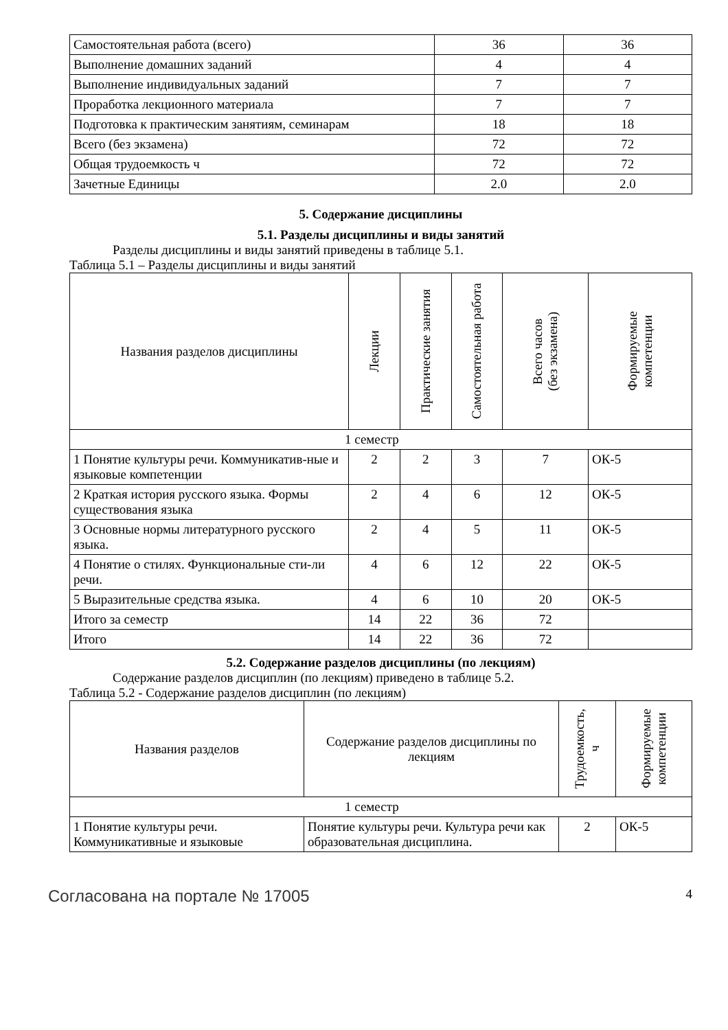| Самостоятельная работа (всего) | 36 | 36 |
| Выполнение домашних заданий | 4 | 4 |
| Выполнение индивидуальных заданий | 7 | 7 |
| Проработка лекционного материала | 7 | 7 |
| Подготовка к практическим занятиям, семинарам | 18 | 18 |
| Всего (без экзамена) | 72 | 72 |
| Общая трудоемкость ч | 72 | 72 |
| Зачетные Единицы | 2.0 | 2.0 |
5. Содержание дисциплины
5.1. Разделы дисциплины и виды занятий
Разделы дисциплины и виды занятий приведены в таблице 5.1.
Таблица 5.1 – Разделы дисциплины и виды занятий
| Названия разделов дисциплины | Лекции | Практические занятия | Самостоятельная работа | Всего часов (без экзамена) | Формируемые компетенции |
| --- | --- | --- | --- | --- | --- |
| 1 семестр | | | | | |
| 1 Понятие культуры речи. Коммуникатив-ные и языковые компетенции | 2 | 2 | 3 | 7 | ОК-5 |
| 2 Краткая история русского языка. Формы существования языка | 2 | 4 | 6 | 12 | ОК-5 |
| 3 Основные нормы литературного русского языка. | 2 | 4 | 5 | 11 | ОК-5 |
| 4 Понятие о стилях. Функциональные сти-ли речи. | 4 | 6 | 12 | 22 | ОК-5 |
| 5 Выразительные средства языка. | 4 | 6 | 10 | 20 | ОК-5 |
| Итого за семестр | 14 | 22 | 36 | 72 | |
| Итого | 14 | 22 | 36 | 72 | |
5.2. Содержание разделов дисциплины (по лекциям)
Содержание разделов дисциплин (по лекциям) приведено в таблице 5.2.
Таблица 5.2 - Содержание разделов дисциплин (по лекциям)
| Названия разделов | Содержание разделов дисциплины по лекциям | Трудоемкость, ч | Формируемые компетенции |
| --- | --- | --- | --- |
| 1 семестр | | | |
| 1 Понятие культуры речи. Коммуникативные и языковые | Понятие культуры речи. Культура речи как образовательная дисциплина. | 2 | ОК-5 |
Согласована на портале № 17005 4